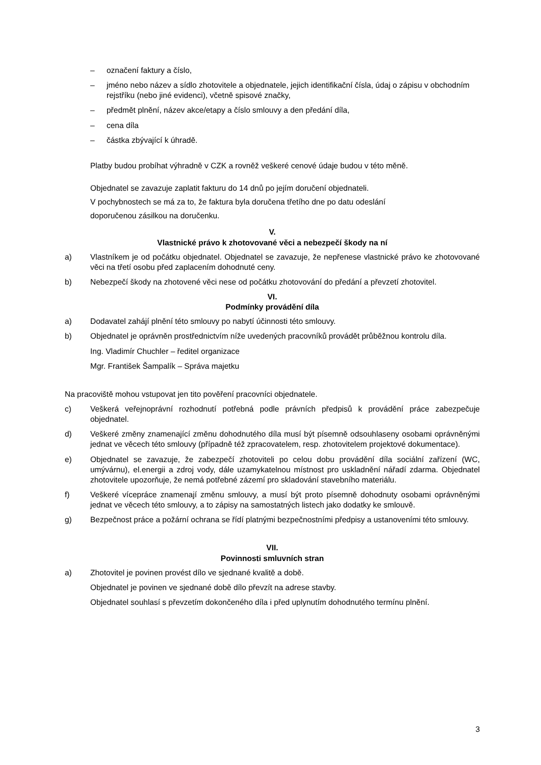– označení faktury a číslo,
– jméno nebo název a sídlo zhotovitele a objednatele, jejich identifikační čísla, údaj o zápisu v obchodním rejstříku (nebo jiné evidenci), včetně spisové značky,
– předmět plnění, název akce/etapy a číslo smlouvy a den předání díla,
– cena díla
– částka zbývající k úhradě.
Platby budou probíhat výhradně v CZK a rovněž veškeré cenové údaje budou v této měně.
Objednatel se zavazuje zaplatit fakturu do 14 dnů po jejím doručení objednateli.
V pochybnostech se má za to, že faktura byla doručena třetího dne po datu odeslání
doporučenou zásilkou na doručenku.
V.
Vlastnické právo k zhotovované věci a nebezpečí škody na ní
a) Vlastníkem je od počátku objednatel. Objednatel se zavazuje, že nepřenese vlastnické právo ke zhotovované věci na třetí osobu před zaplacením dohodnuté ceny.
b) Nebezpečí škody na zhotovené věci nese od počátku zhotovování do předání a převzetí zhotovitel.
VI.
Podmínky provádění díla
a) Dodavatel zahájí plnění této smlouvy po nabytí účinnosti této smlouvy.
b) Objednatel je oprávněn prostřednictvím níže uvedených pracovníků provádět průběžnou kontrolu díla.
Ing. Vladimír Chuchler – ředitel organizace
Mgr. František Šampalík – Správa majetku
Na pracoviště mohou vstupovat jen tito pověření pracovníci objednatele.
c) Veškerá veřejnoprávní rozhodnutí potřebná podle právních předpisů k provádění práce zabezpečuje objednatel.
d) Veškeré změny znamenající změnu dohodnutého díla musí být písemně odsouhlaseny osobami oprávněnými jednat ve věcech této smlouvy (případně též zpracovatelem, resp. zhotovitelem projektové dokumentace).
e) Objednatel se zavazuje, že zabezpečí zhotoviteli po celou dobu provádění díla sociální zařízení (WC, umývárnu), el.energii a zdroj vody, dále uzamykatelnou místnost pro uskladnění nářadí zdarma. Objednatel zhotovitele upozorňuje, že nemá potřebné zázemí pro skladování stavebního materiálu.
f) Veškeré vícepráce znamenají změnu smlouvy, a musí být proto písemně dohodnuty osobami oprávněnými jednat ve věcech této smlouvy, a to zápisy na samostatných listech jako dodatky ke smlouvě.
g) Bezpečnost práce a požární ochrana se řídí platnými bezpečnostními předpisy a ustanoveními této smlouvy.
VII.
Povinnosti smluvních stran
a) Zhotovitel je povinen provést dílo ve sjednané kvalitě a době.
Objednatel je povinen ve sjednané době dílo převzít na adrese stavby.
Objednatel souhlasí s převzetím dokončeného díla i před uplynutím dohodnutého termínu plnění.
3